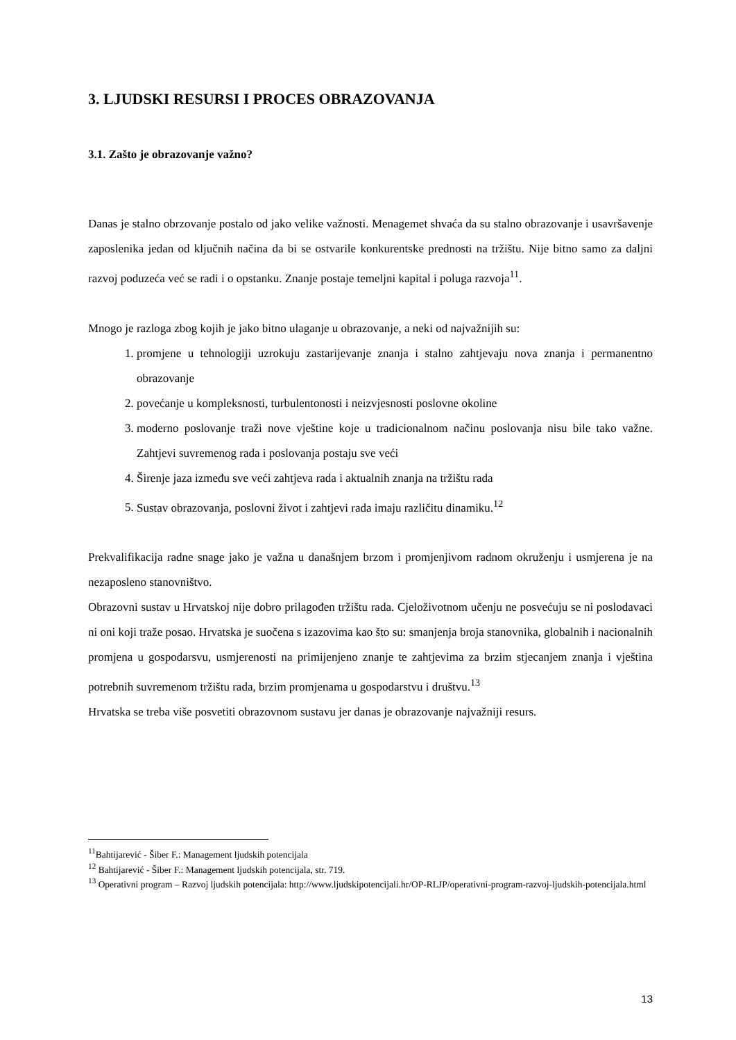3. LJUDSKI RESURSI I PROCES OBRAZOVANJA
3.1. Zašto je obrazovanje važno?
Danas je stalno obrzovanje postalo od jako velike važnosti. Menagemet shvaća da su stalno obrazovanje i usavršavenje zaposlenika jedan od ključnih načina da bi se ostvarile konkurentske prednosti na tržištu. Nije bitno samo za daljni razvoj poduzeća već se radi i o opstanku. Znanje postaje temeljni kapital i poluga razvoja<sup>11</sup>.
Mnogo je razloga zbog kojih je jako bitno ulaganje u obrazovanje, a neki od najvažnijih su:
1. promjene u tehnologiji uzrokuju zastarijevanje znanja i stalno zahtjevaju nova znanja i permanentno obrazovanje
2. povećanje u kompleksnosti, turbulentonosti i neizvjesnosti poslovne okoline
3. moderno poslovanje traži nove vještine koje u tradicionalnom načinu poslovanja nisu bile tako važne. Zahtjevi suvremenog rada i poslovanja postaju sve veći
4. Širenje jaza između sve veći zahtjeva rada i aktualnih znanja na tržištu rada
5. Sustav obrazovanja, poslovni život i zahtjevi rada imaju različitu dinamiku.<sup>12</sup>
Prekvalifikacija radne snage jako je važna u današnjem brzom i promjenjivom radnom okruženju i usmjerena je na nezaposleno stanovništvo.
Obrazovni sustav u Hrvatskoj nije dobro prilagođen tržištu rada. Cjeloživotnom učenju ne posvećuju se ni poslodavaci ni oni koji traže posao. Hrvatska je suočena s izazovima kao što su: smanjenja broja stanovnika, globalnih i nacionalnih promjena u gospodarsvu, usmjerenosti na primijenjeno znanje te zahtjevima za brzim stjecanjem znanja i vještina potrebnih suvremenom tržištu rada, brzim promjenama u gospodarstvu i društvu.<sup>13</sup>
Hrvatska se treba više posvetiti obrazovnom sustavu jer danas je obrazovanje najvažniji resurs.
<sup>11</sup> Bahtijarević - Šiber F.: Management ljudskih potencijala
<sup>12</sup> Bahtijarević - Šiber F.: Management ljudskih potencijala, str. 719.
<sup>13</sup> Operativni program – Razvoj ljudskih potencijala: http://www.ljudskipotencijali.hr/OP-RLJP/operativni-program-razvoj-ljudskih-potencijala.html
13